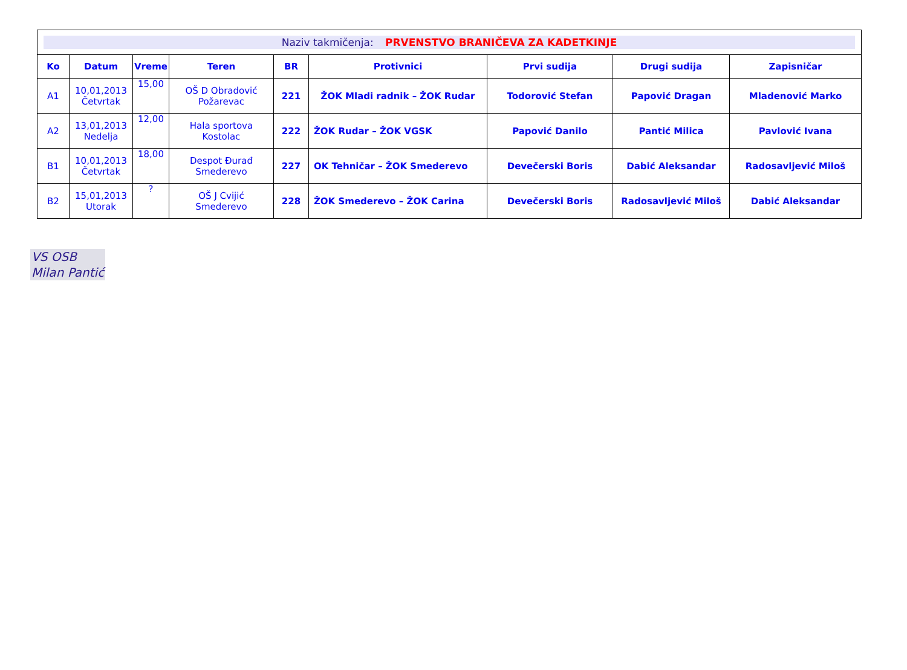| Naziv takmičenja: PRVENSTVO BRANIČEVA ZA KADETKINJE | | | | | | | | |
| Ko | Datum | Vreme | Teren | BR | Protivnici | Prvi sudija | Drugi sudija | Zapisničar |
| A1 | 10,01,2013 Četvrtak | 15,00 | OŠ D Obradović Požarevac | 221 | ŽOK Mladi radnik – ŽOK Rudar | Todorović Stefan | Papović Dragan | Mladenović Marko |
| A2 | 13,01,2013 Nedelja | 12,00 | Hala sportova Kostolac | 222 | ŽOK Rudar – ŽOK VGSK | Papović Danilo | Pantić Milica | Pavlović Ivana |
| B1 | 10,01,2013 Četvrtak | 18,00 | Despot Đurađ Smederevo | 227 | OK Tehničar – ŽOK Smederevo | Devečerski Boris | Dabić Aleksandar | Radosavljević Miloš |
| B2 | 15,01,2013 Utorak | ? | OŠ J Cvijić Smederevo | 228 | ŽOK Smederevo – ŽOK Carina | Devečerski Boris | Radosavljević Miloš | Dabić Aleksandar |
VS OSB
Milan Pantić